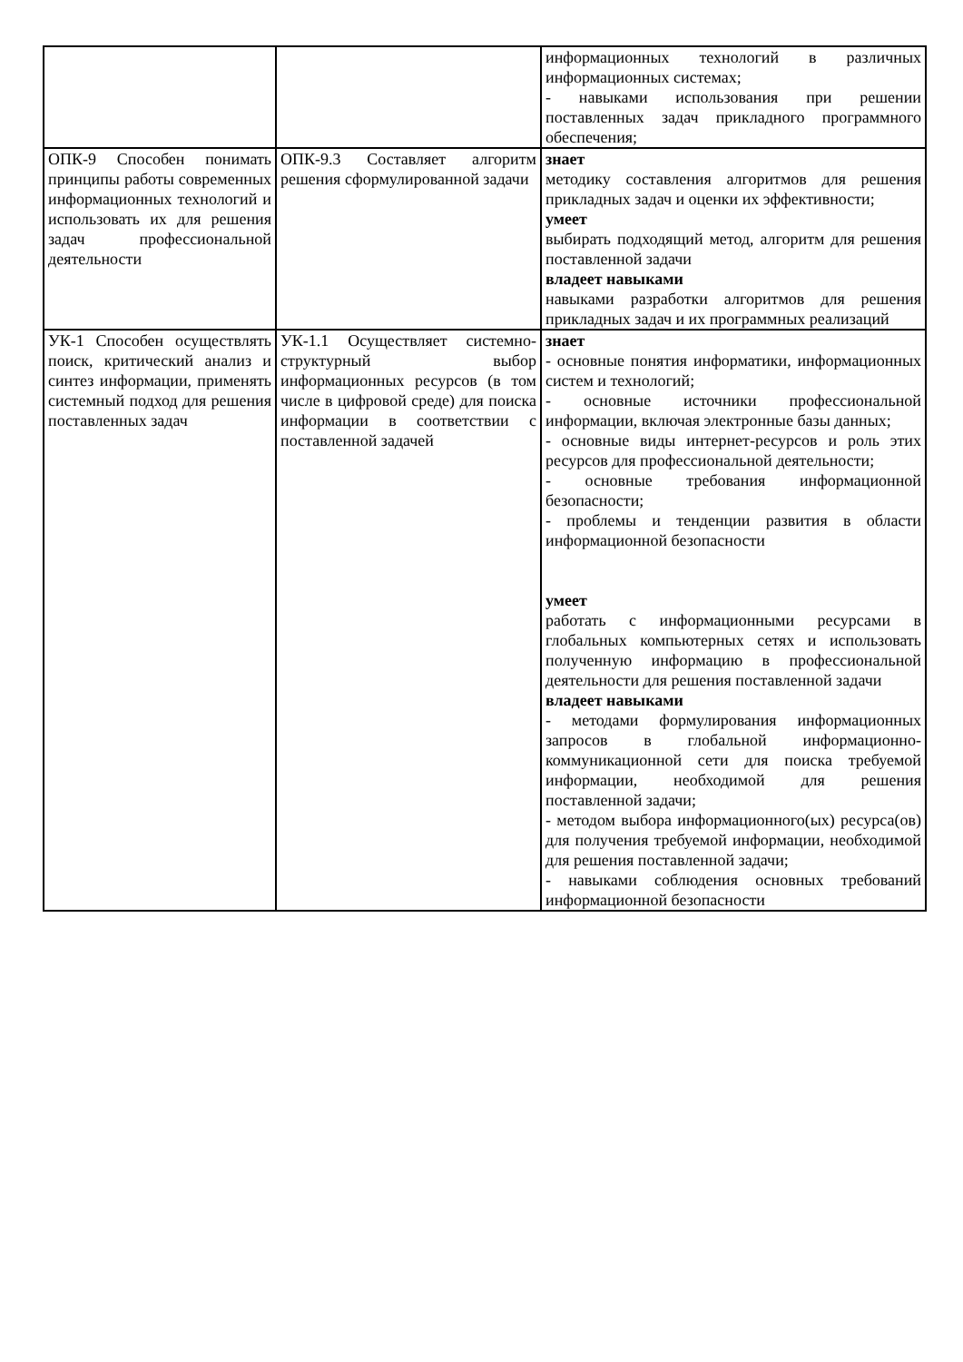| | | информационных технологий в различных информационных системах; - навыками использования при решении поставленных задач прикладного программного обеспечения; |
| ОПК-9 Способен понимать принципы работы современных информационных технологий и использовать их для решения задач профессиональной деятельности | ОПК-9.3 Составляет алгоритм решения сформулированной задачи | знает методику составления алгоритмов для решения прикладных задач и оценки их эффективности; умеет выбирать подходящий метод, алгоритм для решения поставленной задачи владеет навыками навыками разработки алгоритмов для решения прикладных задач и их программных реализаций |
| УК-1 Способен осуществлять поиск, критический анализ и синтез информации, применять системный подход для решения поставленных задач | УК-1.1 Осуществляет системно-структурный выбор информационных ресурсов (в том числе в цифровой среде) для поиска информации в соответствии с поставленной задачей | знает - основные понятия информатики, информационных систем и технологий; - основные источники профессиональной информации, включая электронные базы данных; - основные виды интернет-ресурсов и роль этих ресурсов для профессиональной деятельности; - основные требования информационной безопасности; - проблемы и тенденции развития в области информационной безопасности умеет работать с информационными ресурсами в глобальных компьютерных сетях и использовать полученную информацию в профессиональной деятельности для решения поставленной задачи владеет навыками - методами формулирования информационных запросов в глобальной информационно-коммуникационной сети для поиска требуемой информации, необходимой для решения поставленной задачи; - методом выбора информационного(ых) ресурса(ов) для получения требуемой информации, необходимой для решения поставленной задачи; - навыками соблюдения основных требований информационной безопасности |